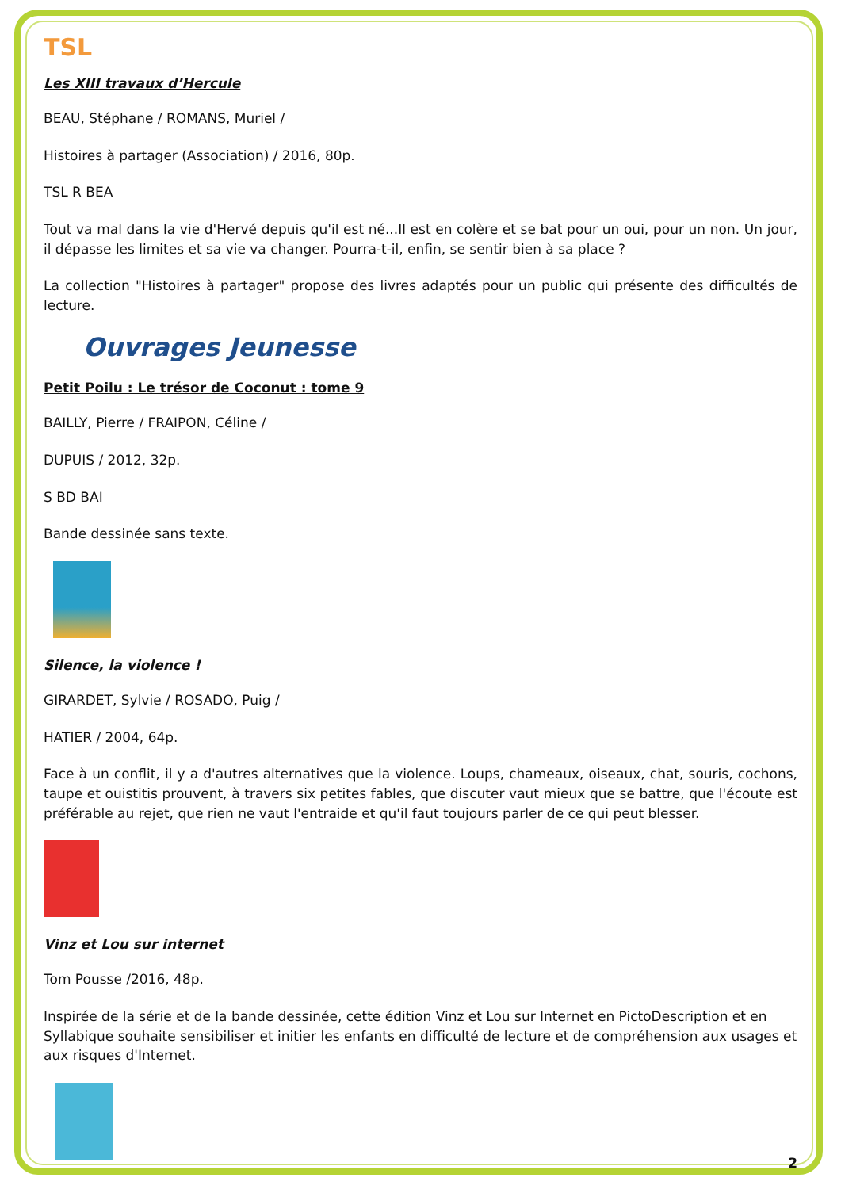TSL
Les XIII travaux d’Hercule
BEAU, Stéphane / ROMANS, Muriel /
Histoires à partager (Association) / 2016, 80p.
TSL R BEA
Tout va mal dans la vie d'Hervé depuis qu'il est né...Il est en colère et se bat pour un oui, pour un non. Un jour, il dépasse les limites et sa vie va changer. Pourra-t-il, enfin, se sentir bien à sa place ?
La collection "Histoires à partager" propose des livres adaptés pour un public qui présente des difficultés de lecture.
Ouvrages Jeunesse
Petit Poilu : Le trésor de Coconut : tome 9
BAILLY, Pierre / FRAIPON, Céline /
DUPUIS / 2012, 32p.
S BD BAI
Bande dessinée sans texte.
Silence, la violence !
GIRARDET, Sylvie / ROSADO, Puig /
HATIER / 2004, 64p.
Face à un conflit, il y a d'autres alternatives que la violence. Loups, chameaux, oiseaux, chat, souris, cochons, taupe et ouistitis prouvent, à travers six petites fables, que discuter vaut mieux que se battre, que l'écoute est préférable au rejet, que rien ne vaut l'entraide et qu'il faut toujours parler de ce qui peut blesser.
Vinz et Lou sur internet
Tom Pousse /2016, 48p.
Inspirée de la série et de la bande dessinée, cette édition Vinz et Lou sur Internet en PictoDescription et en Syllabique souhaite sensibiliser et initier les enfants en difficulté de lecture et de compréhension aux usages et aux risques d'Internet.
2